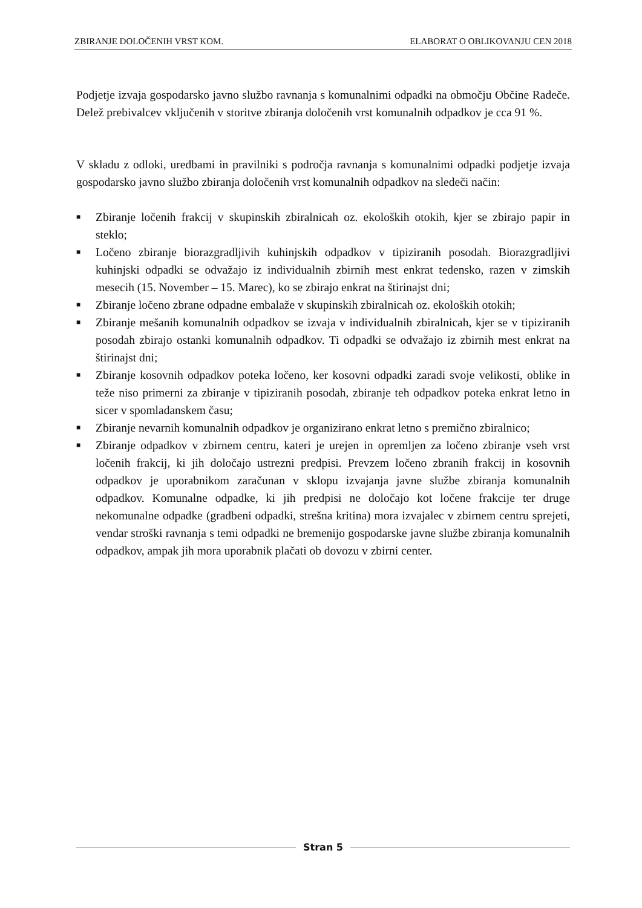ZBIRANJE DOLOČENIH VRST KOM. ELABORAT O OBLIKOVANJU CEN 2018
Podjetje izvaja gospodarsko javno službo ravnanja s komunalnimi odpadki na območju Občine Radeče. Delež prebivalcev vključenih v storitve zbiranja določenih vrst komunalnih odpadkov je cca 91 %.
V skladu z odloki, uredbami in pravilniki s področja ravnanja s komunalnimi odpadki podjetje izvaja gospodarsko javno službo zbiranja določenih vrst komunalnih odpadkov na sledeči način:
■ Zbiranje ločenih frakcij v skupinskih zbiralnicah oz. ekoloških otokih, kjer se zbirajo papir in steklo;
■ Ločeno zbiranje biorazgradljivih kuhinjskih odpadkov v tipiziranih posodah. Biorazgradljivi kuhinjski odpadki se odvažajo iz individualnih zbirnih mest enkrat tedensko, razen v zimskih mesecih (15. November – 15. Marec), ko se zbirajo enkrat na štirinajst dni;
■ Zbiranje ločeno zbrane odpadne embalaže v skupinskih zbiralnicah oz. ekoloških otokih;
■ Zbiranje mešanih komunalnih odpadkov se izvaja v individualnih zbiralnicah, kjer se v tipiziranih posodah zbirajo ostanki komunalnih odpadkov. Ti odpadki se odvažajo iz zbirnih mest enkrat na štirinajst dni;
■ Zbiranje kosovnih odpadkov poteka ločeno, ker kosovni odpadki zaradi svoje velikosti, oblike in teže niso primerni za zbiranje v tipiziranih posodah, zbiranje teh odpadkov poteka enkrat letno in sicer v spomladanskem času;
■ Zbiranje nevarnih komunalnih odpadkov je organizirano enkrat letno s premično zbiralnico;
■ Zbiranje odpadkov v zbirnem centru, kateri je urejen in opremljen za ločeno zbiranje vseh vrst ločenih frakcij, ki jih določajo ustrezni predpisi. Prevzem ločeno zbranih frakcij in kosovnih odpadkov je uporabnikom zaračunan v sklopu izvajanja javne službe zbiranja komunalnih odpadkov. Komunalne odpadke, ki jih predpisi ne določajo kot ločene frakcije ter druge nekomunalne odpadke (gradbeni odpadki, strešna kritina) mora izvajalec v zbirnem centru sprejeti, vendar stroški ravnanja s temi odpadki ne bremenijo gospodarske javne službe zbiranja komunalnih odpadkov, ampak jih mora uporabnik plačati ob dovozu v zbirni center.
Stran 5